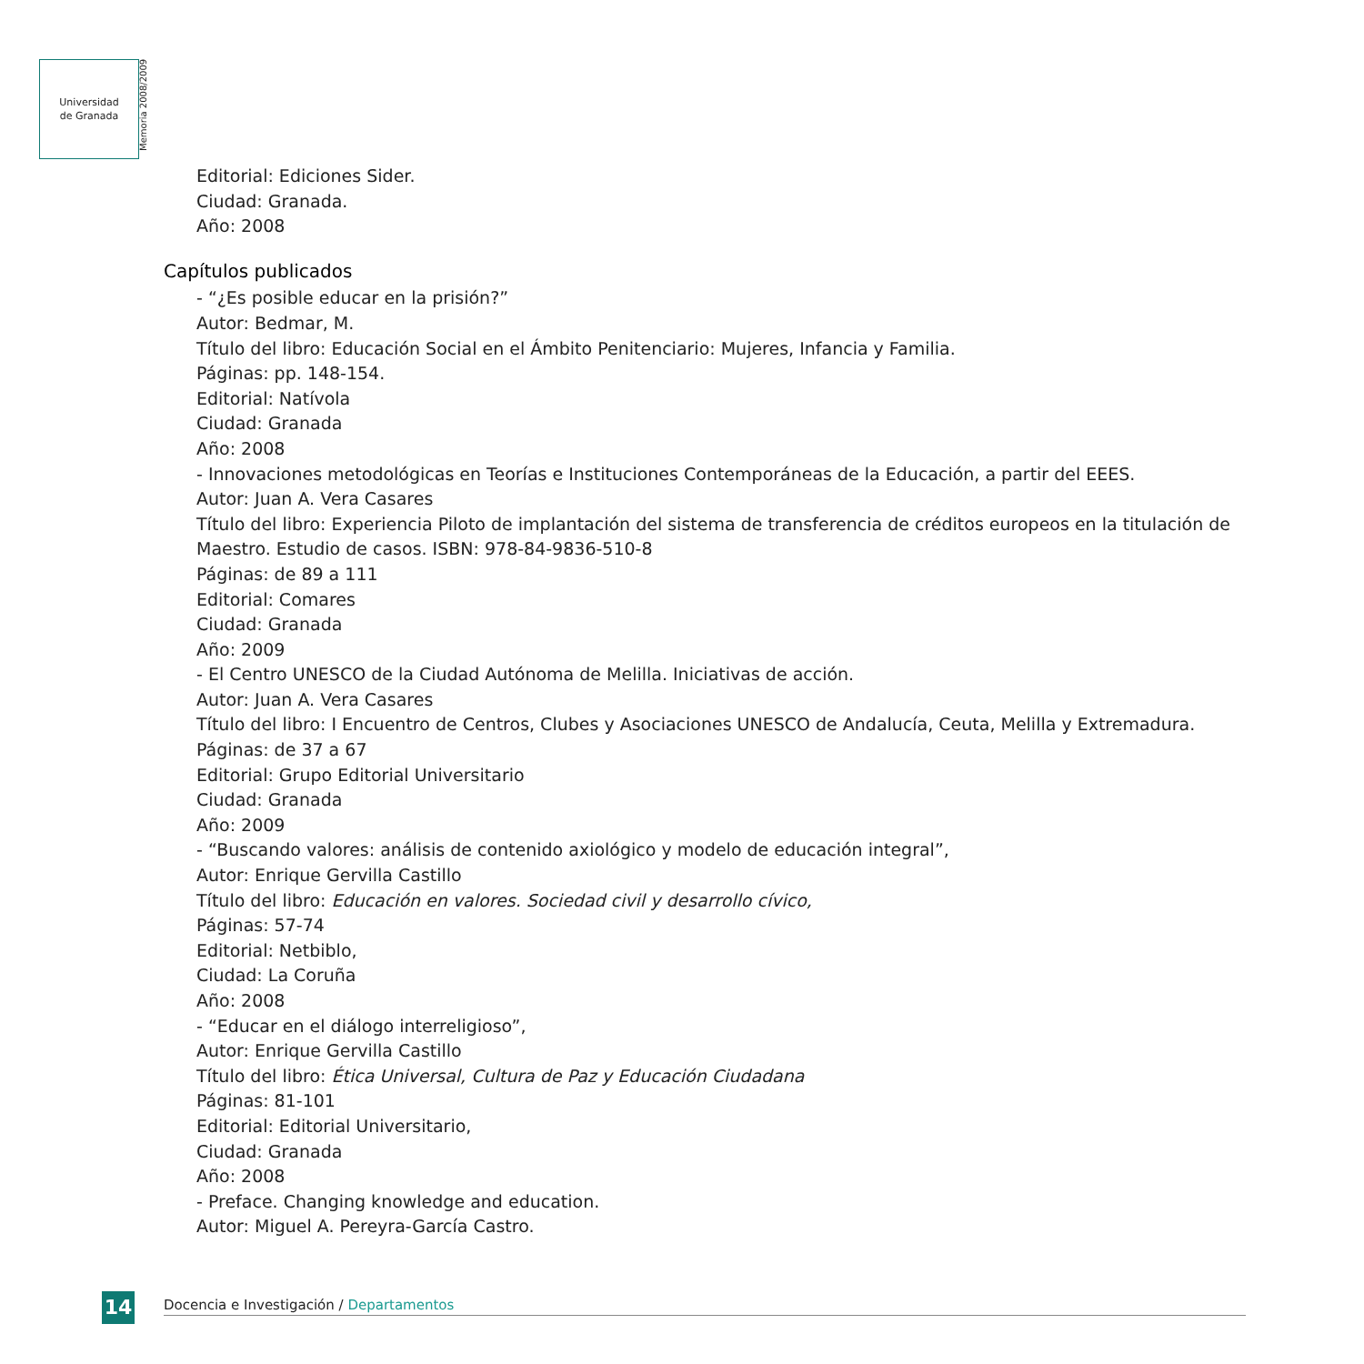Universidad
de Granada
Memoria 2008/2009
Editorial: Ediciones Sider.
Ciudad: Granada.
Año: 2008
Capítulos publicados
- “¿Es posible educar en la prisión?”
Autor: Bedmar, M.
Título del libro: Educación Social en el Ámbito Penitenciario: Mujeres, Infancia y Familia.
Páginas: pp. 148-154.
Editorial: Natívola
Ciudad: Granada
Año: 2008
- Innovaciones metodológicas en Teorías e Instituciones Contemporáneas de la Educación, a partir del EEES.
Autor: Juan A. Vera Casares
Título del libro: Experiencia Piloto de implantación del sistema de transferencia de créditos europeos en la titulación de Maestro. Estudio de casos. ISBN: 978-84-9836-510-8
Páginas: de 89 a 111
Editorial: Comares
Ciudad: Granada
Año: 2009
- El Centro UNESCO de la Ciudad Autónoma de Melilla. Iniciativas de acción.
Autor: Juan A. Vera Casares
Título del libro: I Encuentro de Centros, Clubes y Asociaciones UNESCO de Andalucía, Ceuta, Melilla y Extremadura.
Páginas: de 37 a 67
Editorial: Grupo Editorial Universitario
Ciudad: Granada
Año: 2009
- “Buscando valores: análisis de contenido axiológico y modelo de educación integral”,
Autor: Enrique Gervilla Castillo
Título del libro: Educación en valores. Sociedad civil y desarrollo cívico,
Páginas: 57-74
Editorial: Netbiblo,
Ciudad: La Coruña
Año: 2008
- “Educar en el diálogo interreligioso”,
Autor: Enrique Gervilla Castillo
Título del libro: Ética Universal, Cultura de Paz y Educación Ciudadana
Páginas: 81-101
Editorial: Editorial Universitario,
Ciudad: Granada
Año: 2008
- Preface. Changing knowledge and education.
Autor: Miguel A. Pereyra-García Castro.
14 Docencia e Investigación / Departamentos